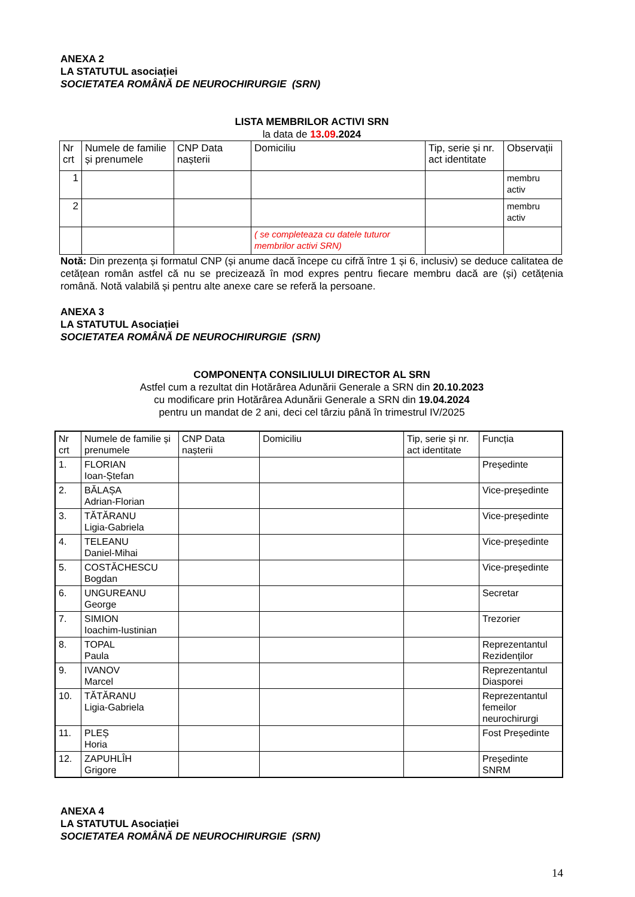ANEXA 2
LA STATUTUL asociației
SOCIETATEA ROMÂNĂ DE NEUROCHIRURGIE (SRN)
LISTA MEMBRILOR ACTIVI SRN
la data de 13.09.2024
| Nr crt | Numele de familie și prenumele | CNP Data nașterii | Domiciliu | Tip, serie și nr. act identitate | Observații |
| 1 | | | | | membru activ |
| 2 | | | | | membru activ |
| | | | ( se completeaza cu datele tuturor membrilor activi SRN) | | |
Notă: Din prezența și formatul CNP (și anume dacă începe cu cifră între 1 și 6, inclusiv) se deduce calitatea de cetățean român astfel că nu se precizează în mod expres pentru fiecare membru dacă are (și) cetățenia română. Notă valabilă și pentru alte anexe care se referă la persoane.
ANEXA 3
LA STATUTUL Asociației
SOCIETATEA ROMÂNĂ DE NEUROCHIRURGIE (SRN)
COMPONENȚA CONSILIULUI DIRECTOR AL SRN
Astfel cum a rezultat din Hotărârea Adunării Generale a SRN din 20.10.2023
cu modificare prin Hotărârea Adunării Generale a SRN din 19.04.2024
pentru un mandat de 2 ani, deci cel târziu până în trimestrul IV/2025
| Nr crt | Numele de familie și prenumele | CNP Data nașterii | Domiciliu | Tip, serie și nr. act identitate | Funcția |
| 1. | FLORIAN Ioan-Ștefan | | | | Președinte |
| 2. | BĂLAȘA Adrian-Florian | | | | Vice-președinte |
| 3. | TĂTĂRANU Ligia-Gabriela | | | | Vice-președinte |
| 4. | TELEANU Daniel-Mihai | | | | Vice-președinte |
| 5. | COSTĂCHESCU Bogdan | | | | Vice-președinte |
| 6. | UNGUREANU George | | | | Secretar |
| 7. | SIMION Ioachim-Iustinian | | | | Trezorier |
| 8. | TOPAL Paula | | | | Reprezentantul Rezidenților |
| 9. | IVANOV Marcel | | | | Reprezentantul Diasporei |
| 10. | TĂTĂRANU Ligia-Gabriela | | | | Reprezentantul femeilor neurochirurgi |
| 11. | PLEȘ Horia | | | | Fost Președinte |
| 12. | ZAPUHLÎH Grigore | | | | Președinte SNRM |
ANEXA 4
LA STATUTUL Asociației
SOCIETATEA ROMÂNĂ DE NEUROCHIRURGIE (SRN)
14